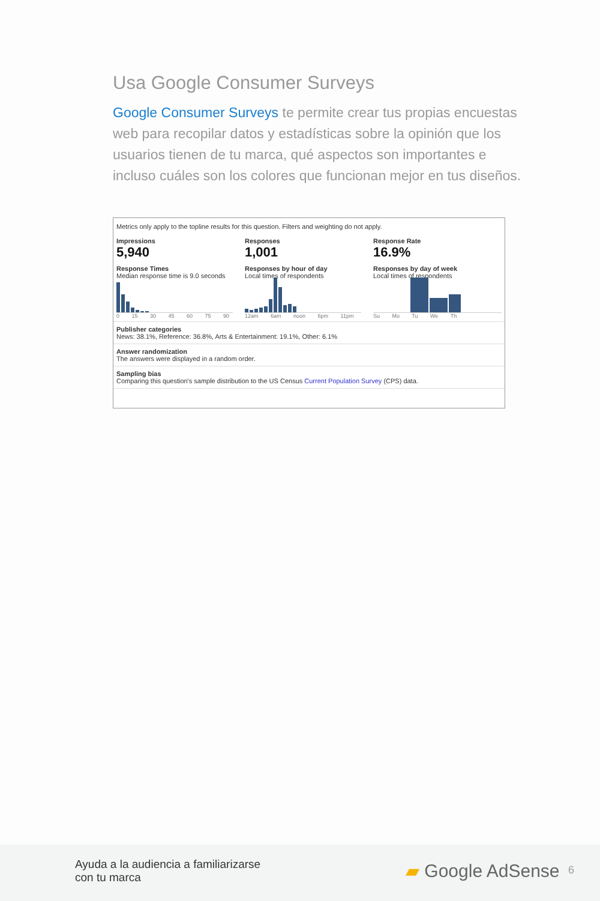Usa Google Consumer Surveys
Google Consumer Surveys te permite crear tus propias encuestas web para recopilar datos y estadísticas sobre la opinión que los usuarios tienen de tu marca, qué aspectos son importantes e incluso cuáles son los colores que funcionan mejor en tus diseños.
Metrics only apply to the topline results for this question. Filters and weighting do not apply.
Impressions
5,940
Responses
1,001
Response Rate
16.9%
Response Times
Median response time is 9.0 seconds
0 15 30 45 60 75 90
Responses by hour of day
Local times of respondents
12am 6am noon 6pm 11pm
Responses by day of week
Local times of respondents
Su Mo Tu We Th
Publisher categories
News: 38.1%, Reference: 36.8%, Arts & Entertainment: 19.1%, Other: 6.1%
Answer randomization
The answers were displayed in a random order.
Sampling bias
Comparing this question's sample distribution to the US Census Current Population Survey (CPS) data.
Ayuda a la audiencia a familiarizarse
con tu marca
▰ Google AdSense 6